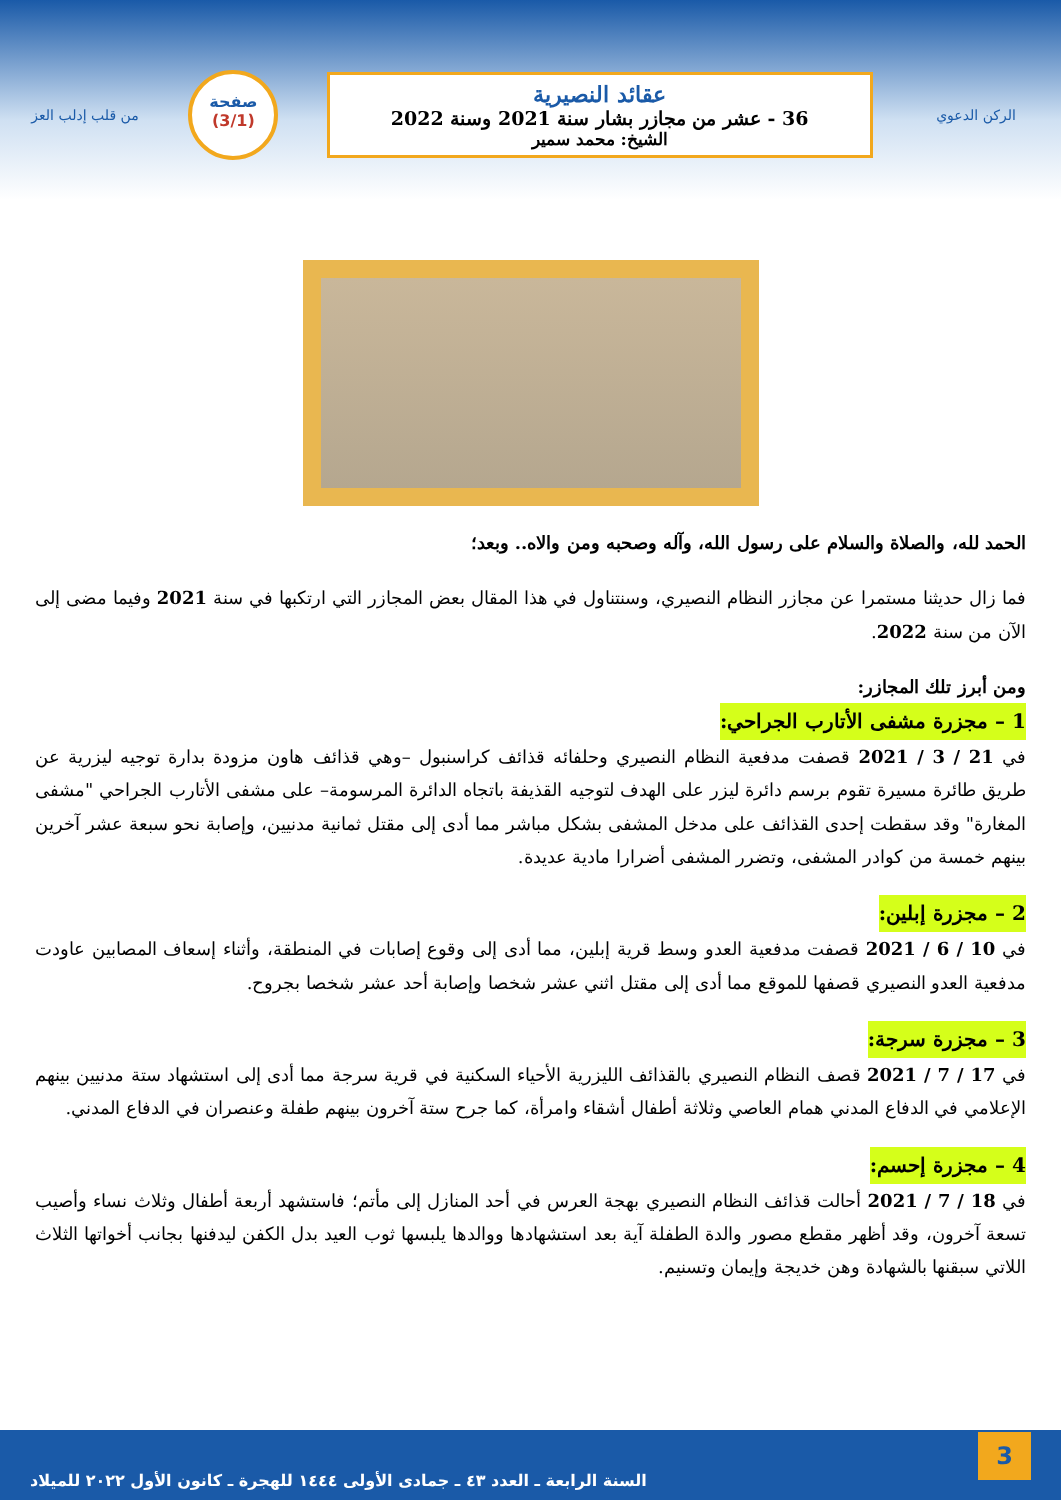الركن الدعوي
عقائد النصيرية
36 - عشر من مجازر بشار سنة 2021 وسنة 2022
الشيخ: محمد سمير
صفحة
(3/1)
من قلب إدلب العز
الحمد لله، والصلاة والسلام على رسول الله، وآله وصحبه ومن والاه.. وبعد؛
فما زال حديثنا مستمرا عن مجازر النظام النصيري، وسنتناول في هذا المقال بعض المجازر التي ارتكبها في سنة 2021 وفيما مضى إلى الآن من سنة 2022.
ومن أبرز تلك المجازر:
1 – مجزرة مشفى الأتارب الجراحي:
في 21 / 3 / 2021 قصفت مدفعية النظام النصيري وحلفائه قذائف كراسنبول –وهي قذائف هاون مزودة بدارة توجيه ليزرية عن طريق طائرة مسيرة تقوم برسم دائرة ليزر على الهدف لتوجيه القذيفة باتجاه الدائرة المرسومة– على مشفى الأتارب الجراحي "مشفى المغارة" وقد سقطت إحدى القذائف على مدخل المشفى بشكل مباشر مما أدى إلى مقتل ثمانية مدنيين، وإصابة نحو سبعة عشر آخرين بينهم خمسة من كوادر المشفى، وتضرر المشفى أضرارا مادية عديدة.
2 – مجزرة إبلين:
في 10 / 6 / 2021 قصفت مدفعية العدو وسط قرية إبلين، مما أدى إلى وقوع إصابات في المنطقة، وأثناء إسعاف المصابين عاودت مدفعية العدو النصيري قصفها للموقع مما أدى إلى مقتل اثني عشر شخصا وإصابة أحد عشر شخصا بجروح.
3 – مجزرة سرجة:
في 17 / 7 / 2021 قصف النظام النصيري بالقذائف الليزرية الأحياء السكنية في قرية سرجة مما أدى إلى استشهاد ستة مدنيين بينهم الإعلامي في الدفاع المدني همام العاصي وثلاثة أطفال أشقاء وامرأة، كما جرح ستة آخرون بينهم طفلة وعنصران في الدفاع المدني.
4 – مجزرة إحسم:
في 18 / 7 / 2021 أحالت قذائف النظام النصيري بهجة العرس في أحد المنازل إلى مأتم؛ فاستشهد أربعة أطفال وثلاث نساء وأصيب تسعة آخرون، وقد أظهر مقطع مصور والدة الطفلة آية بعد استشهادها ووالدها يلبسها ثوب العيد بدل الكفن ليدفنها بجانب أخواتها الثلاث اللاتي سبقنها بالشهادة وهن خديجة وإيمان وتسنيم.
3
السنة الرابعة ـ العدد ٤٣ ـ جمادى الأولى ١٤٤٤ للهجرة ـ كانون الأول ٢٠٢٢ للميلاد